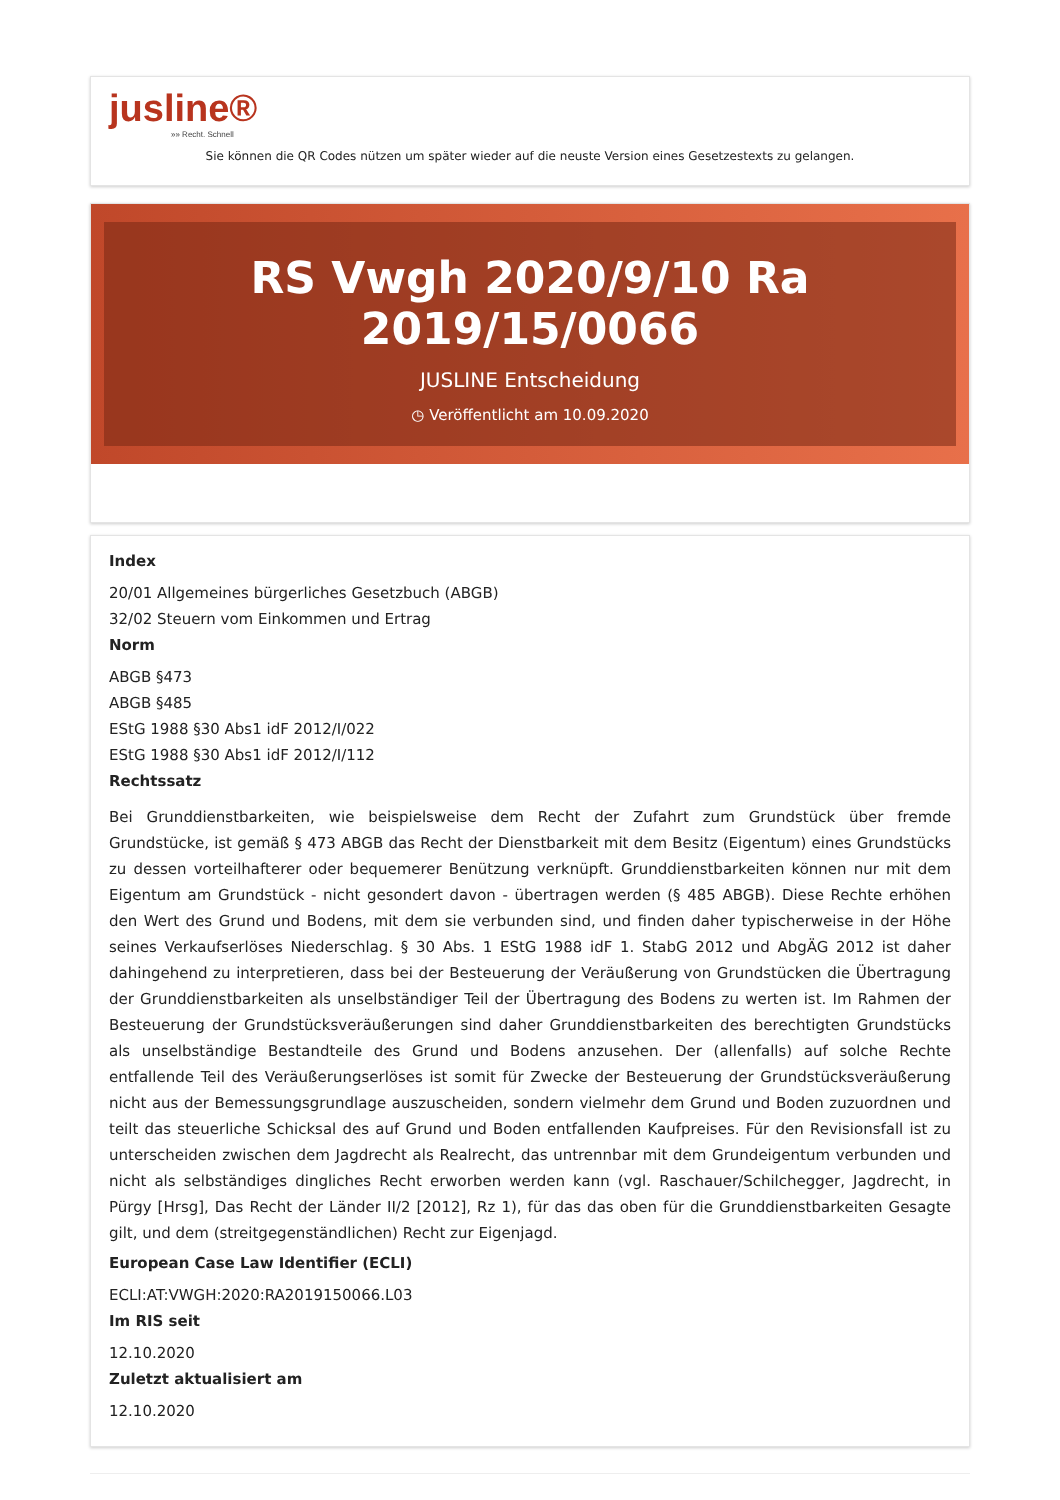jusline®
»» Recht. Schnell
Sie können die QR Codes nützen um später wieder auf die neuste Version eines Gesetzestexts zu gelangen.
RS Vwgh 2020/9/10 Ra 2019/15/0066
JUSLINE Entscheidung
◷ Veröffentlicht am 10.09.2020
Index
20/01 Allgemeines bürgerliches Gesetzbuch (ABGB)
32/02 Steuern vom Einkommen und Ertrag
Norm
ABGB §473
ABGB §485
EStG 1988 §30 Abs1 idF 2012/I/022
EStG 1988 §30 Abs1 idF 2012/I/112
Rechtssatz
Bei Grunddienstbarkeiten, wie beispielsweise dem Recht der Zufahrt zum Grundstück über fremde Grundstücke, ist gemäß § 473 ABGB das Recht der Dienstbarkeit mit dem Besitz (Eigentum) eines Grundstücks zu dessen vorteilhafterer oder bequemerer Benützung verknüpft. Grunddienstbarkeiten können nur mit dem Eigentum am Grundstück - nicht gesondert davon - übertragen werden (§ 485 ABGB). Diese Rechte erhöhen den Wert des Grund und Bodens, mit dem sie verbunden sind, und finden daher typischerweise in der Höhe seines Verkaufserlöses Niederschlag. § 30 Abs. 1 EStG 1988 idF 1. StabG 2012 und AbgÄG 2012 ist daher dahingehend zu interpretieren, dass bei der Besteuerung der Veräußerung von Grundstücken die Übertragung der Grunddienstbarkeiten als unselbständiger Teil der Übertragung des Bodens zu werten ist. Im Rahmen der Besteuerung der Grundstücksveräußerungen sind daher Grunddienstbarkeiten des berechtigten Grundstücks als unselbständige Bestandteile des Grund und Bodens anzusehen. Der (allenfalls) auf solche Rechte entfallende Teil des Veräußerungserlöses ist somit für Zwecke der Besteuerung der Grundstücksveräußerung nicht aus der Bemessungsgrundlage auszuscheiden, sondern vielmehr dem Grund und Boden zuzuordnen und teilt das steuerliche Schicksal des auf Grund und Boden entfallenden Kaufpreises. Für den Revisionsfall ist zu unterscheiden zwischen dem Jagdrecht als Realrecht, das untrennbar mit dem Grundeigentum verbunden und nicht als selbständiges dingliches Recht erworben werden kann (vgl. Raschauer/Schilchegger, Jagdrecht, in Pürgy [Hrsg], Das Recht der Länder II/2 [2012], Rz 1), für das das oben für die Grunddienstbarkeiten Gesagte gilt, und dem (streitgegenständlichen) Recht zur Eigenjagd.
European Case Law Identifier (ECLI)
ECLI:AT:VWGH:2020:RA2019150066.L03
Im RIS seit
12.10.2020
Zuletzt aktualisiert am
12.10.2020